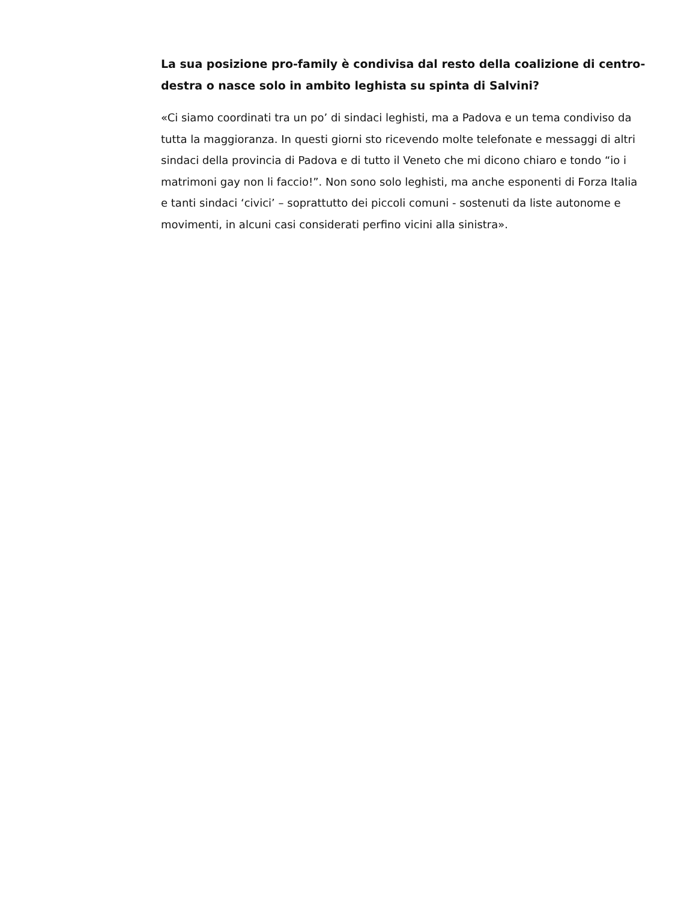La sua posizione pro-family è condivisa dal resto della coalizione di centro-destra o nasce solo in ambito leghista su spinta di Salvini?
«Ci siamo coordinati tra un po’ di sindaci leghisti, ma a Padova e un tema condiviso da tutta la maggioranza. In questi giorni sto ricevendo molte telefonate e messaggi di altri sindaci della provincia di Padova e di tutto il Veneto che mi dicono chiaro e tondo “io i matrimoni gay non li faccio!”. Non sono solo leghisti, ma anche esponenti di Forza Italia e tanti sindaci ‘civici’ – soprattutto dei piccoli comuni - sostenuti da liste autonome e movimenti, in alcuni casi considerati perfino vicini alla sinistra».